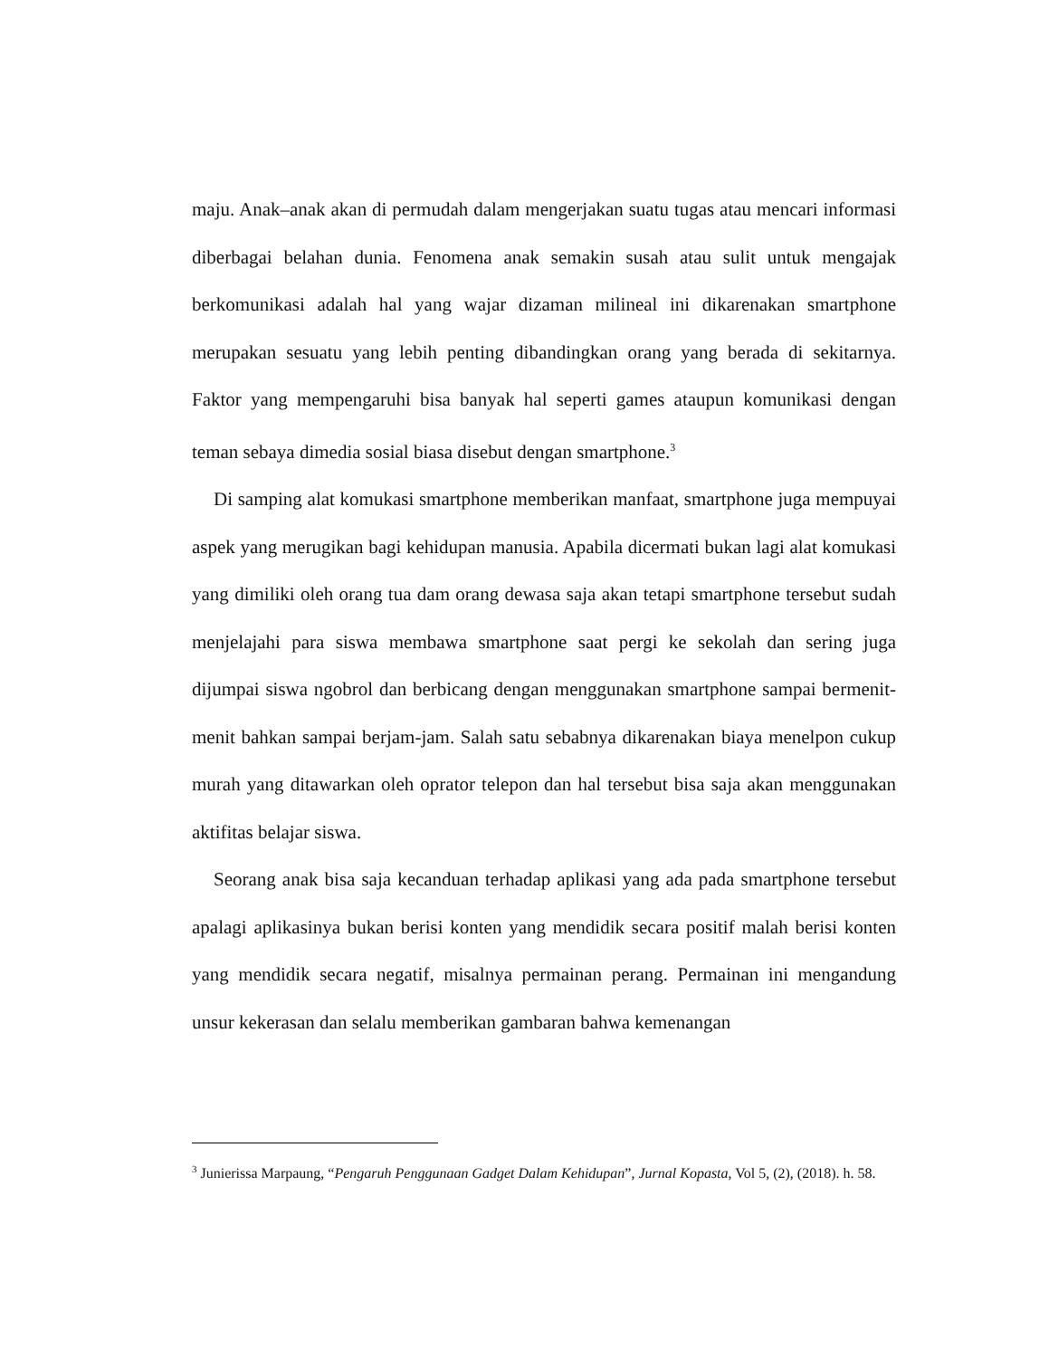maju. Anak–anak akan di permudah dalam mengerjakan suatu tugas atau mencari informasi diberbagai belahan dunia. Fenomena anak semakin susah atau sulit untuk mengajak berkomunikasi adalah hal yang wajar dizaman milineal ini dikarenakan smartphone merupakan sesuatu yang lebih penting dibandingkan orang yang berada di sekitarnya. Faktor yang mempengaruhi bisa banyak hal seperti games ataupun komunikasi dengan teman sebaya dimedia sosial biasa disebut dengan smartphone.<sup>3</sup>
Di samping alat komukasi smartphone memberikan manfaat, smartphone juga mempuyai aspek yang merugikan bagi kehidupan manusia. Apabila dicermati bukan lagi alat komukasi yang dimiliki oleh orang tua dam orang dewasa saja akan tetapi smartphone tersebut sudah menjelajahi para siswa membawa smartphone saat pergi ke sekolah dan sering juga dijumpai siswa ngobrol dan berbicang dengan menggunakan smartphone sampai bermenit-menit bahkan sampai berjam-jam. Salah satu sebabnya dikarenakan biaya menelpon cukup murah yang ditawarkan oleh oprator telepon dan hal tersebut bisa saja akan menggunakan aktifitas belajar siswa.
Seorang anak bisa saja kecanduan terhadap aplikasi yang ada pada smartphone tersebut apalagi aplikasinya bukan berisi konten yang mendidik secara positif malah berisi konten yang mendidik secara negatif, misalnya permainan perang. Permainan ini mengandung unsur kekerasan dan selalu memberikan gambaran bahwa kemenangan
<sup>3</sup> Junierissa Marpaung, “Pengaruh Penggunaan Gadget Dalam Kehidupan”, Jurnal Kopasta, Vol 5, (2), (2018). h. 58.